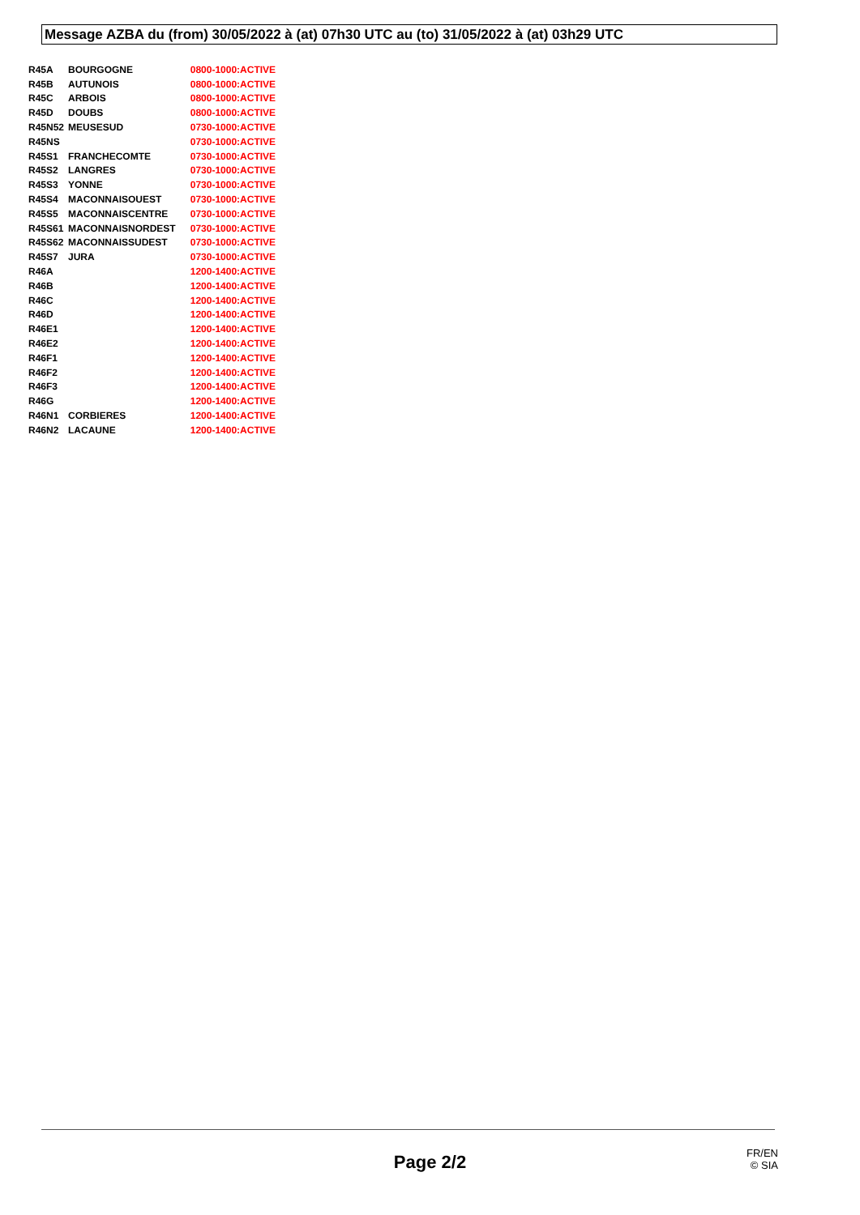Message AZBA du (from) 30/05/2022 à (at) 07h30 UTC au (to) 31/05/2022 à (at) 03h29 UTC
| R45A | BOURGOGNE | 0800-1000:ACTIVE |
| R45B | AUTUNOIS | 0800-1000:ACTIVE |
| R45C | ARBOIS | 0800-1000:ACTIVE |
| R45D | DOUBS | 0800-1000:ACTIVE |
| R45N52 | MEUSESUD | 0730-1000:ACTIVE |
| R45NS | | 0730-1000:ACTIVE |
| R45S1 | FRANCHECOMTE | 0730-1000:ACTIVE |
| R45S2 | LANGRES | 0730-1000:ACTIVE |
| R45S3 | YONNE | 0730-1000:ACTIVE |
| R45S4 | MACONNAISOUEST | 0730-1000:ACTIVE |
| R45S5 | MACONNAISCENTRE | 0730-1000:ACTIVE |
| R45S61 | MACONNAISNORDEST | 0730-1000:ACTIVE |
| R45S62 | MACONNAISSUDEST | 0730-1000:ACTIVE |
| R45S7 | JURA | 0730-1000:ACTIVE |
| R46A | | 1200-1400:ACTIVE |
| R46B | | 1200-1400:ACTIVE |
| R46C | | 1200-1400:ACTIVE |
| R46D | | 1200-1400:ACTIVE |
| R46E1 | | 1200-1400:ACTIVE |
| R46E2 | | 1200-1400:ACTIVE |
| R46F1 | | 1200-1400:ACTIVE |
| R46F2 | | 1200-1400:ACTIVE |
| R46F3 | | 1200-1400:ACTIVE |
| R46G | | 1200-1400:ACTIVE |
| R46N1 | CORBIERES | 1200-1400:ACTIVE |
| R46N2 | LACAUNE | 1200-1400:ACTIVE |
Page 2/2
FR/EN
© SIA